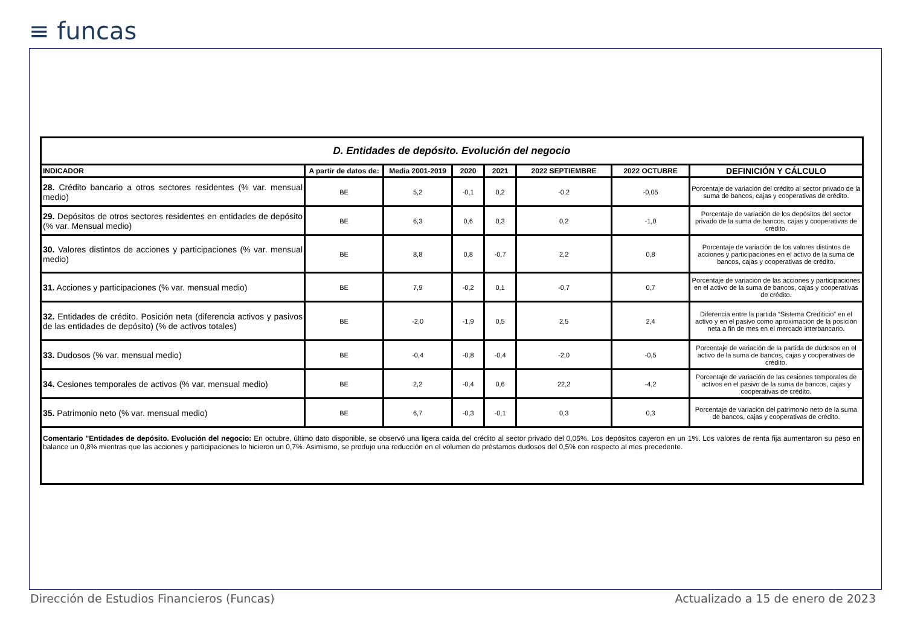≡ funcas
| D. Entidades de depósito. Evolución del negocio | | | | | | | |
| INDICADOR | A partir de datos de: | Media 2001-2019 | 2020 | 2021 | 2022 SEPTIEMBRE | 2022 OCTUBRE | DEFINICIÓN Y CÁLCULO |
| 28. Crédito bancario a otros sectores residentes (% var. mensual medio) | BE | 5,2 | -0,1 | 0,2 | -0,2 | -0,05 | Porcentaje de variación del crédito al sector privado de la suma de bancos, cajas y cooperativas de crédito. |
| 29. Depósitos de otros sectores residentes en entidades de depósito (% var. Mensual medio) | BE | 6,3 | 0,6 | 0,3 | 0,2 | -1,0 | Porcentaje de variación de los depósitos del sector privado de la suma de bancos, cajas y cooperativas de crédito. |
| 30. Valores distintos de acciones y participaciones (% var. mensual medio) | BE | 8,8 | 0,8 | -0,7 | 2,2 | 0,8 | Porcentaje de variación de los valores distintos de acciones y participaciones en el activo de la suma de bancos, cajas y cooperativas de crédito. |
| 31. Acciones y participaciones (% var. mensual medio) | BE | 7,9 | -0,2 | 0,1 | -0,7 | 0,7 | Porcentaje de variación de las acciones y participaciones en el activo de la suma de bancos, cajas y cooperativas de crédito. |
| 32. Entidades de crédito. Posición neta (diferencia activos y pasivos de las entidades de depósito) (% de activos totales) | BE | -2,0 | -1,9 | 0,5 | 2,5 | 2,4 | Diferencia entre la partida “Sistema Crediticio” en el activo y en el pasivo como aproximación de la posición neta a fin de mes en el mercado interbancario. |
| 33. Dudosos (% var. mensual medio) | BE | -0,4 | -0,8 | -0,4 | -2,0 | -0,5 | Porcentaje de variación de la partida de dudosos en el activo de la suma de bancos, cajas y cooperativas de crédito. |
| 34. Cesiones temporales de activos (% var. mensual medio) | BE | 2,2 | -0,4 | 0,6 | 22,2 | -4,2 | Porcentaje de variación de las cesiones temporales de activos en el pasivo de la suma de bancos, cajas y cooperativas de crédito. |
| 35. Patrimonio neto (% var. mensual medio) | BE | 6,7 | -0,3 | -0,1 | 0,3 | 0,3 | Porcentaje de variación del patrimonio neto de la suma de bancos, cajas y cooperativas de crédito. |
| Comentario "Entidades de depósito. Evolución del negocio: En octubre, último dato disponible, se observó una ligera caída del crédito al sector privado del 0,05%. Los depósitos cayeron en un 1%. Los valores de renta fija aumentaron su peso en balance un 0,8% mientras que las acciones y participaciones lo hicieron un 0,7%. Asimismo, se produjo una reducción en el volumen de préstamos dudosos del 0,5% con respecto al mes precedente. | | | | | | | |
Dirección de Estudios Financieros (Funcas)
Actualizado a 15 de enero de 2023